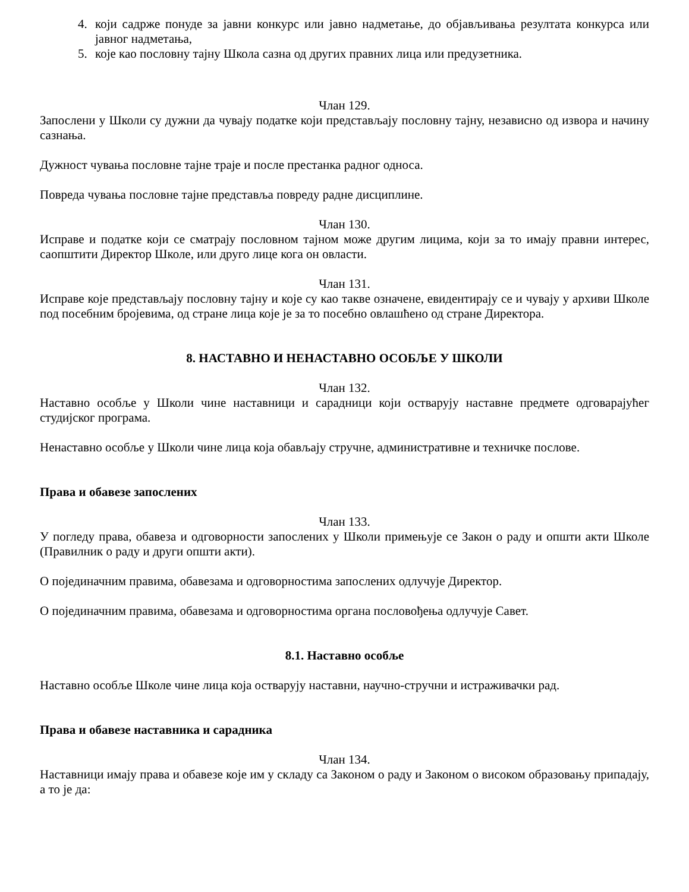4. који садрже понуде за јавни конкурс или јавно надметање, до објављивања резултата конкурса или јавног надметања,
5. које као пословну тајну Школа сазна од других правних лица или предузетника.
Члан 129.
Запослени у Школи су дужни да чувају податке који представљају пословну тајну, независно од извора и начину сазнања.
Дужност чувања пословне тајне траје и после престанка радног односа.
Повреда чувања пословне тајне представља повреду радне дисциплине.
Члан 130.
Исправе и податке који се сматрају пословном тајном може другим лицима, који за то имају правни интерес, саопштити Директор Школе, или друго лице кога он овласти.
Члан 131.
Исправе које представљају пословну тајну и које су као такве означене, евидентирају се и чувају у архиви Школе под посебним бројевима, од стране лица које је за то посебно овлашћено од стране Директора.
8. НАСТАВНО И НЕНАСТАВНО ОСОБЉЕ У ШКОЛИ
Члан 132.
Наставно особље у Школи чине наставници и сарадници који остварују наставне предмете одговарајућег студијског програма.
Ненаставно особље у Школи чине лица која обављају стручне, административне и техничке послове.
Права и обавезе запослених
Члан 133.
У погледу права, обавеза и одговорности запослених у Школи примењује се Закон о раду и општи акти Школе (Правилник о раду и други општи акти).
О појединачним правима, обавезама и одговорностима запослених одлучује Директор.
О појединачним правима, обавезама и одговорностима органа пословођења одлучује Савет.
8.1. Наставно особље
Наставно особље Школе чине лица која остварују наставни, научно-стручни и истраживачки рад.
Права и обавезе наставника и сарадника
Члан 134.
Наставници имају права и обавезе које им у складу са Законом о раду и Законом о високом образовању припадају, а то је да: